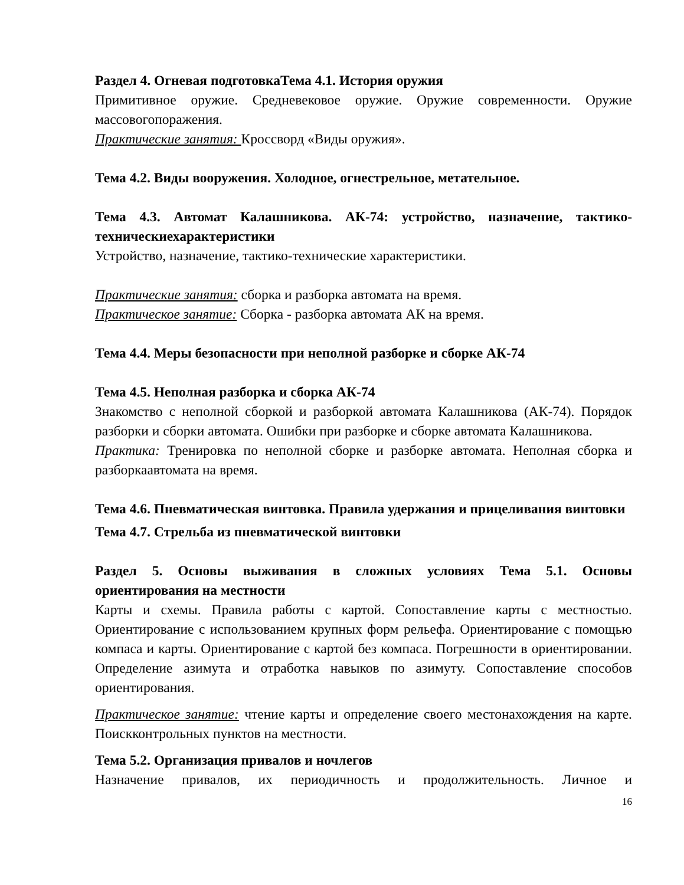Раздел 4. Огневая подготовкаТема 4.1. История оружия
Примитивное оружие. Средневековое оружие. Оружие современности. Оружие массовогопоражения.
Практические занятия: Кроссворд «Виды оружия».
Тема 4.2. Виды вооружения. Холодное, огнестрельное, метательное.
Тема 4.3. Автомат Калашникова. АК-74: устройство, назначение, тактико-техническиехарактеристики
Устройство, назначение, тактико-технические характеристики.
Практические занятия: сборка и разборка автомата на время.
Практическое занятие: Сборка - разборка автомата АК на время.
Тема 4.4. Меры безопасности при неполной разборке и сборке АК-74
Тема 4.5. Неполная разборка и сборка АК-74
Знакомство с неполной сборкой и разборкой автомата Калашникова (АК-74). Порядок разборки и сборки автомата. Ошибки при разборке и сборке автомата Калашникова.
Практика: Тренировка по неполной сборке и разборке автомата. Неполная сборка и разборкаавтомата на время.
Тема 4.6. Пневматическая винтовка. Правила удержания и прицеливания винтовки
Тема 4.7. Стрельба из пневматической винтовки
Раздел 5. Основы выживания в сложных условиях Тема 5.1. Основы ориентирования на местности
Карты и схемы. Правила работы с картой. Сопоставление карты с местностью. Ориентирование с использованием крупных форм рельефа. Ориентирование с помощью компаса и карты. Ориентирование с картой без компаса. Погрешности в ориентировании. Определение азимута и отработка навыков по азимуту. Сопоставление способов ориентирования.
Практическое занятие: чтение карты и определение своего местонахождения на карте. Поискконтрольных пунктов на местности.
Тема 5.2. Организация привалов и ночлегов
Назначение привалов, их периодичность и продолжительность. Личное и
16